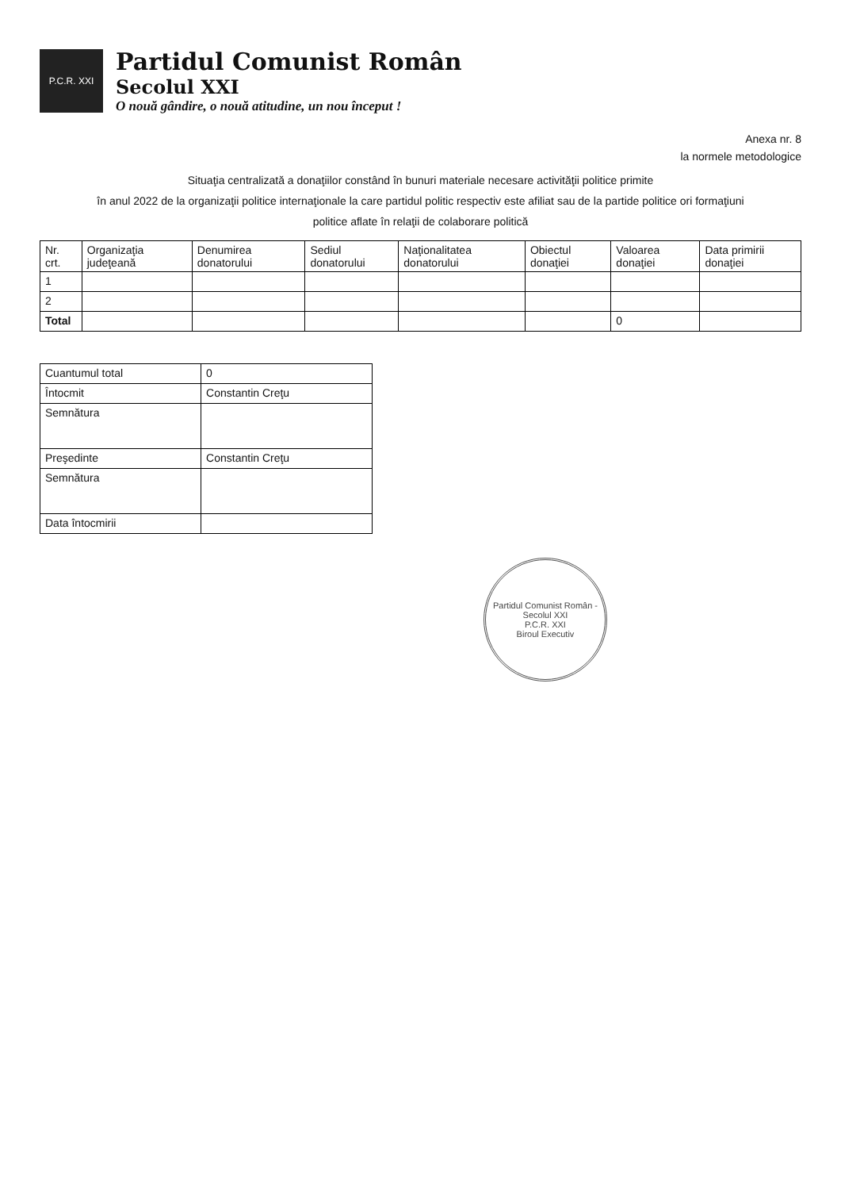P.C.R. XXI
Partidul Comunist Român
Secolul XXI
O nouă gândire, o nouă atitudine, un nou început !
Anexa nr. 8
la normele metodologice
Situaţia centralizată a donaţiilor constând în bunuri materiale necesare activităţii politice primite
în anul 2022 de la organizaţii politice internaţionale la care partidul politic respectiv este afiliat sau de la partide politice ori formaţiuni
politice aflate în relaţii de colaborare politică
| Nr. crt. | Organizaţia judeţeană | Denumirea donatorului | Sediul donatorului | Naţionalitatea donatorului | Obiectul donaţiei | Valoarea donaţiei | Data primirii donaţiei |
| --- | --- | --- | --- | --- | --- | --- | --- |
| 1 | | | | | | | |
| 2 | | | | | | | |
| Total | | | | | | 0 | |
| Cuantumul total | 0 |
| Întocmit | Constantin Creţu |
| Semnătura | |
| Preşedinte | Constantin Creţu |
| Semnătura | |
| Data întocmirii | |
Partidul Comunist Român - Secolul XXI
P.C.R. XXI
Biroul Executiv